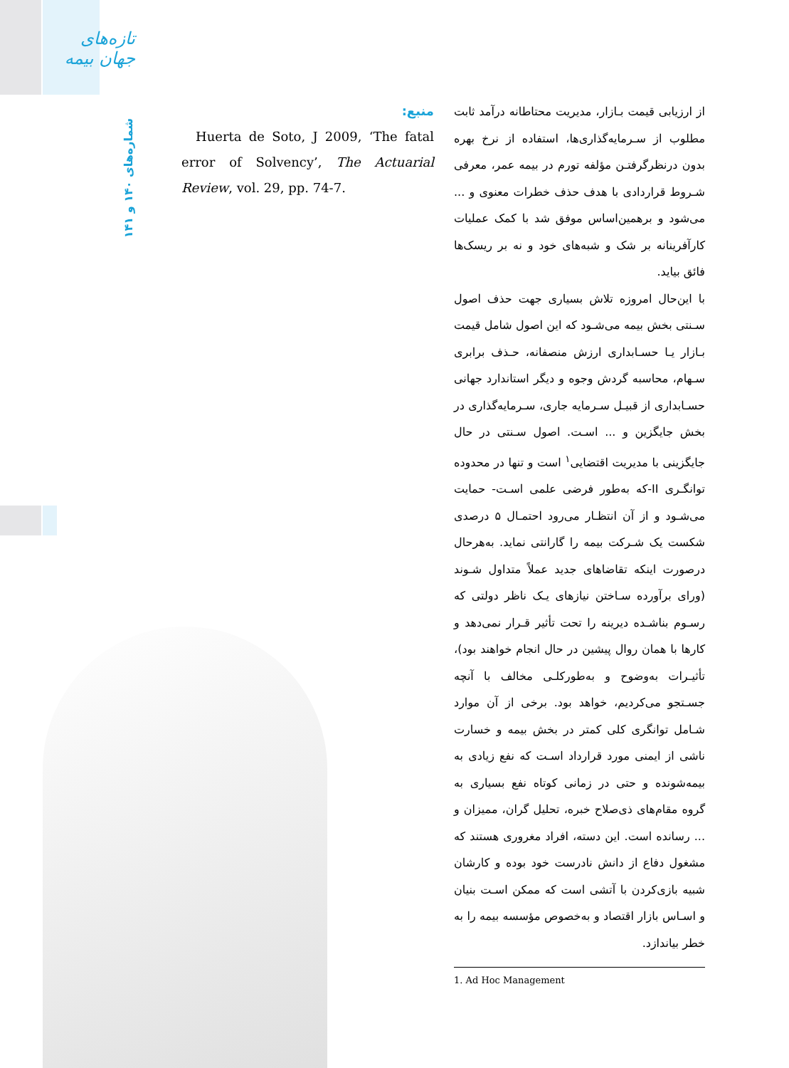تازه‌های جهان بیمه
شماره‌های ۱۴۰ و ۱۴۱
از ارزیابی قیمت بـازار، مدیریت محتاطانه درآمد ثابت مطلوب از سـرمایه‌گذاری‌ها، استفاده از نرخ بهره بدون درنظرگرفتـن مؤلفه تورم در بیمه عمر، معرفی شـروط قراردادی با هدف حذف خطرات معنوی و ... می‌شود و برهمین‌اساس موفق شد با کمک عملیات کارآفرینانه بر شک و شبه‌های خود و نه بر ریسک‌ها فائق بیاید.
با این‌حال امروزه تلاش بسیاری جهت حذف اصول سـنتی بخش بیمه می‌شـود که این اصول شامل قیمت بـازار یـا حسـابداری ارزش منصفانه، حـذف برابری سـهام، محاسبه گردش وجوه و دیگر استاندارد جهانی حسـابداری از قبیـل سـرمایه جاری، سـرمایه‌گذاری در بخش جایگزین و ... اسـت. اصول سـنتی در حال جایگزینی با مدیریت اقتضایی<sup>۱</sup> است و تنها در محدوده توانگـری II-که به‌طور فرضی علمی اسـت- حمایت می‌شـود و از آن انتظـار می‌رود احتمـال ۵ درصدی شکست یک شـرکت بیمه را گارانتی نماید. به‌هرحال درصورت اینکه تقاضاهای جدید عملاً متداول شـوند (ورای برآورده سـاختن نیازهای یـک ناظر دولتی که رسـوم بناشـده دیرینه را تحت تأثیر قـرار نمی‌دهد و کارها با همان روال پیشین در حال انجام خواهند بود)، تأثیـرات به‌وضوح و به‌طورکلـی مخالف با آنچه جسـتجو می‌کردیم، خواهد بود. برخی از آن موارد شـامل توانگری کلی کمتر در بخش بیمه و خسارت ناشی از ایمنی مورد قرارداد اسـت که نفع زیادی به بیمه‌شونده و حتی در زمانی کوتاه نفع بسیاری به گروه مقام‌های ذی‌صلاح خبره، تحلیل گران، ممیزان و ... رسانده است. این دسته، افراد مغروری هستند که مشغول دفاع از دانش نادرست خود بوده و کارشان شبیه بازی‌کردن با آتشی است که ممکن اسـت بنیان و اسـاس بازار اقتصاد و به‌خصوص مؤسسه بیمه را به خطر بیاندازد.
منبع:
Huerta de Soto, J 2009, ‘The fatal error of Solvency’, The Actuarial Review, vol. 29, pp. 74-7.
1. Ad Hoc Management